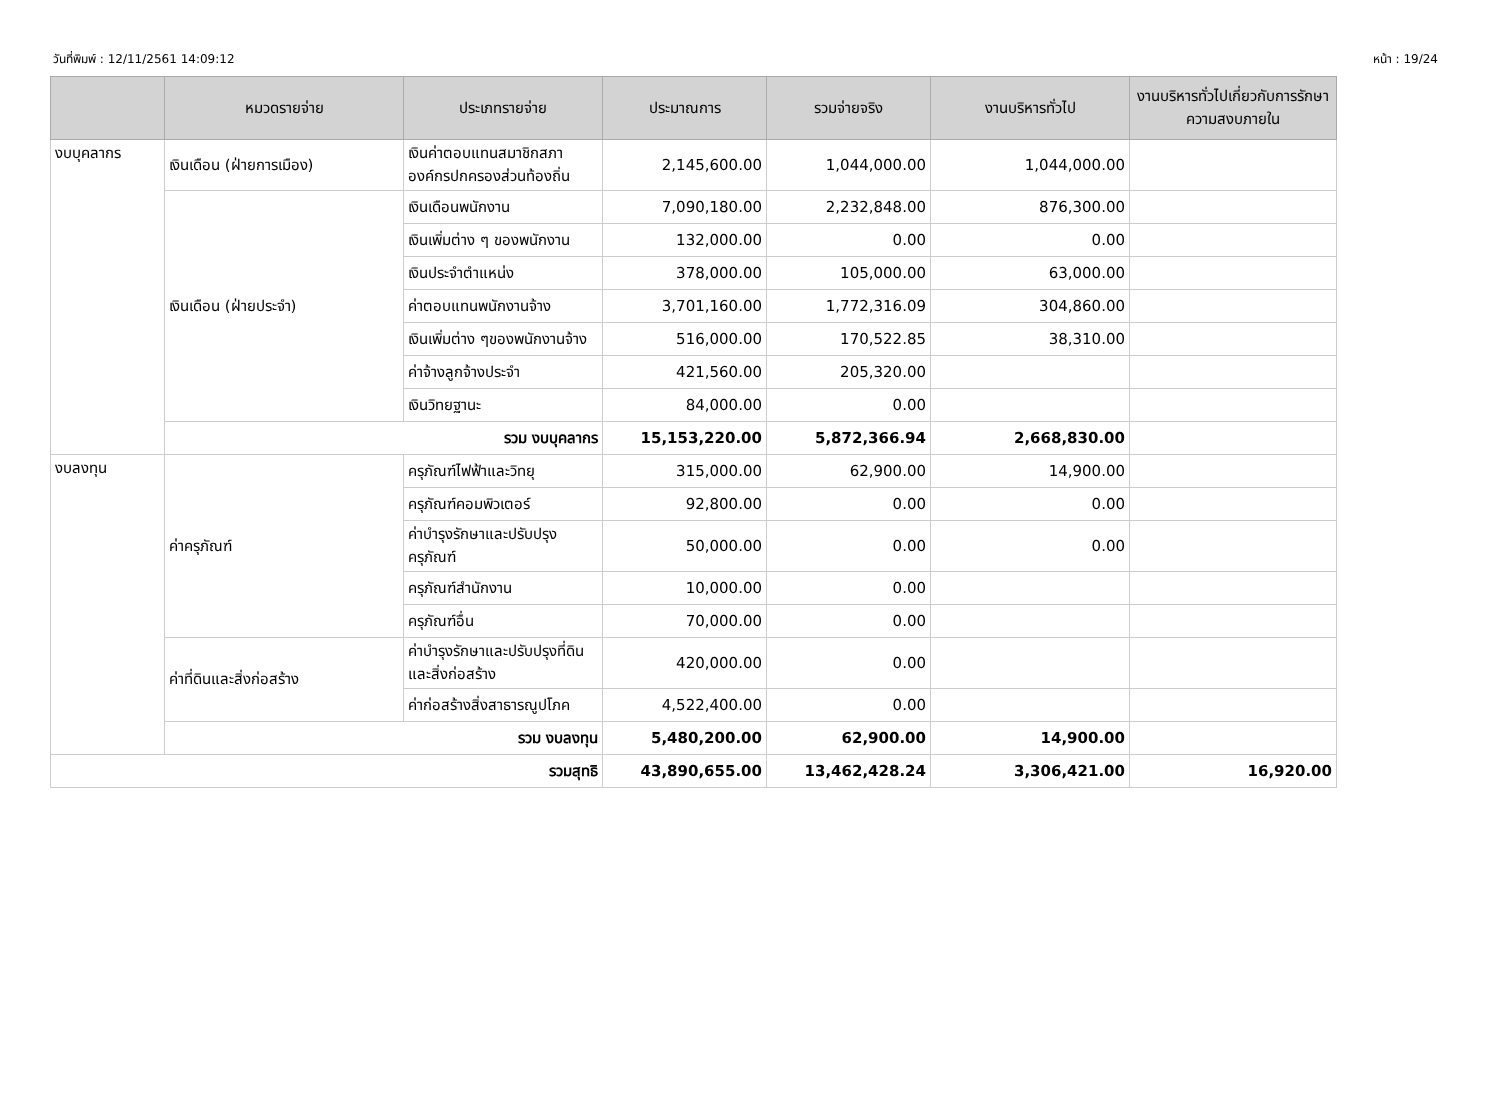วันที่พิมพ์ : 12/11/2561 14:09:12 หน้า : 19/24
| | หมวดรายจ่าย | ประเภทรายจ่าย | ประมาณการ | รวมจ่ายจริง | งานบริหารทั่วไป | งานบริหารทั่วไปเกี่ยวกับการรักษาความสงบภายใน |
| --- | --- | --- | --- | --- | --- | --- |
| งบบุคลากร | เงินเดือน (ฝ่ายการเมือง) | เงินค่าตอบแทนสมาชิกสภาองค์กรปกครองส่วนท้องถิ่น | 2,145,600.00 | 1,044,000.00 | 1,044,000.00 | |
| | เงินเดือน (ฝ่ายประจำ) | เงินเดือนพนักงาน | 7,090,180.00 | 2,232,848.00 | 876,300.00 | |
| | | เงินเพิ่มต่าง ๆ ของพนักงาน | 132,000.00 | 0.00 | 0.00 | |
| | | เงินประจำตำแหน่ง | 378,000.00 | 105,000.00 | 63,000.00 | |
| | | ค่าตอบแทนพนักงานจ้าง | 3,701,160.00 | 1,772,316.09 | 304,860.00 | |
| | | เงินเพิ่มต่าง ๆของพนักงานจ้าง | 516,000.00 | 170,522.85 | 38,310.00 | |
| | | ค่าจ้างลูกจ้างประจำ | 421,560.00 | 205,320.00 | | |
| | | เงินวิทยฐานะ | 84,000.00 | 0.00 | | |
| | รวม งบบุคลากร | | 15,153,220.00 | 5,872,366.94 | 2,668,830.00 | |
| งบลงทุน | ค่าครุภัณฑ์ | ครุภัณฑ์ไฟฟ้าและวิทยุ | 315,000.00 | 62,900.00 | 14,900.00 | |
| | | ครุภัณฑ์คอมพิวเตอร์ | 92,800.00 | 0.00 | 0.00 | |
| | | ค่าบำรุงรักษาและปรับปรุงครุภัณฑ์ | 50,000.00 | 0.00 | 0.00 | |
| | | ครุภัณฑ์สำนักงาน | 10,000.00 | 0.00 | | |
| | | ครุภัณฑ์อื่น | 70,000.00 | 0.00 | | |
| | ค่าที่ดินและสิ่งก่อสร้าง | ค่าบำรุงรักษาและปรับปรุงที่ดินและสิ่งก่อสร้าง | 420,000.00 | 0.00 | | |
| | | ค่าก่อสร้างสิ่งสาธารณูปโภค | 4,522,400.00 | 0.00 | | |
| | รวม งบลงทุน | | 5,480,200.00 | 62,900.00 | 14,900.00 | |
| รวมสุทธิ | | | 43,890,655.00 | 13,462,428.24 | 3,306,421.00 | 16,920.00 |